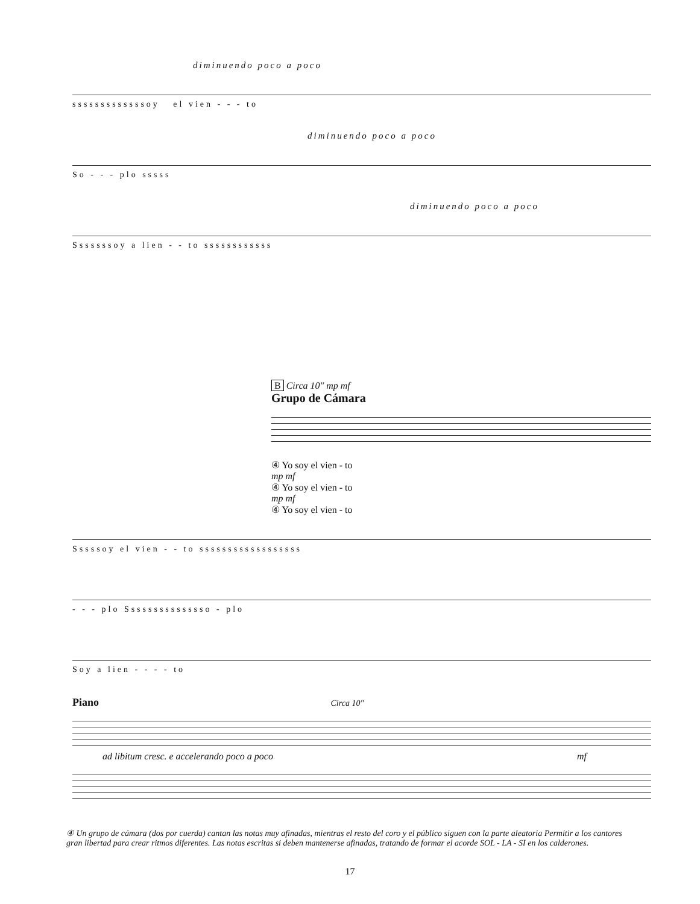diminuendo poco a poco
sssssssssssssoy el vien - - - to
diminuendo poco a poco
So - - - plo sssss
diminuendo poco a poco
Sssssssoy a lien - - to ssssssssssss
B Circa 10" mp mf
Grupo de Cámara
④ Yo soy el vien - to
mp mf
④ Yo soy el vien - to
mp mf
④ Yo soy el vien - to
Sssssoy el vien - - to ssssssssssssssssss
- - - plo Sssssssssssssso - plo
Soy a lien - - - - to
Piano Circa 10"
ad libitum cresc. e accelerando poco a poco mf
④ Un grupo de cámara (dos por cuerda) cantan las notas muy afinadas, mientras el resto del coro y el público siguen con la parte aleatoria Permitir a los cantores gran libertad para crear ritmos diferentes. Las notas escritas si deben mantenerse afinadas, tratando de formar el acorde SOL - LA - SI en los calderones.
17